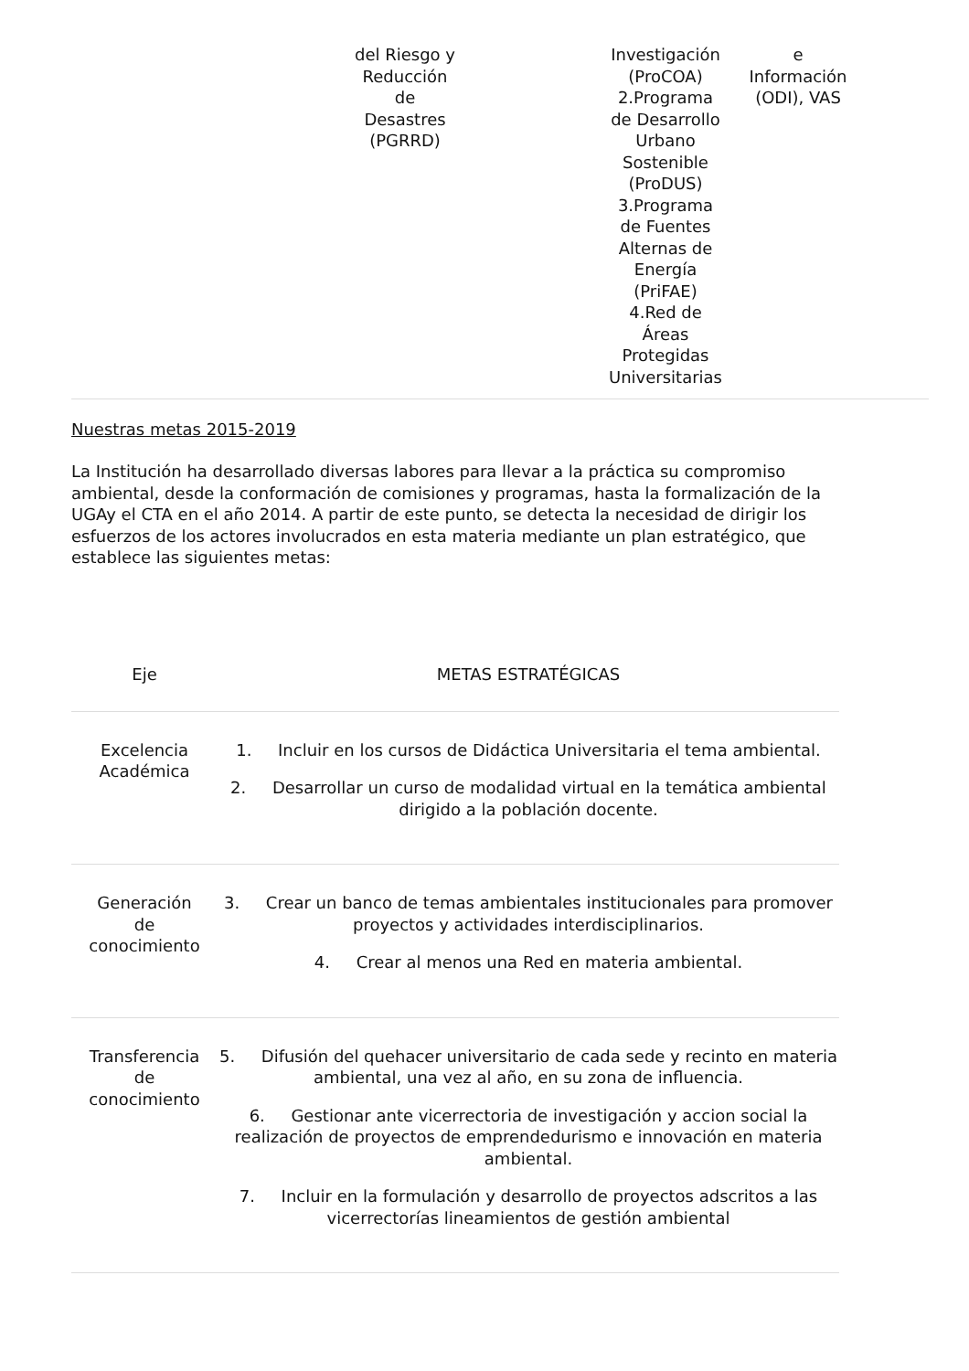| | del Riesgo y Reducción de Desastres (PGRRD) | | Investigación (ProCOA) 2.Programa de Desarrollo Urbano Sostenible (ProDUS) 3.Programa de Fuentes Alternas de Energía (PriFAE) 4.Red de Áreas Protegidas Universitarias | e Información (ODI), VAS | |
Nuestras metas 2015-2019
La Institución ha desarrollado diversas labores para llevar a la práctica su compromiso ambiental, desde la conformación de comisiones y programas, hasta la formalización de la UGAy el CTA en el año 2014. A partir de este punto, se detecta la necesidad de dirigir los esfuerzos de los actores involucrados en esta materia mediante un plan estratégico, que establece las siguientes metas:
| Eje | METAS ESTRATÉGICAS |
| --- | --- |
| Excelencia Académica | 1. Incluir en los cursos de Didáctica Universitaria el tema ambiental. 2. Desarrollar un curso de modalidad virtual en la temática ambiental dirigido a la población docente. |
| Generación de conocimiento | 3. Crear un banco de temas ambientales institucionales para promover proyectos y actividades interdisciplinarios. 4. Crear al menos una Red en materia ambiental. |
| Transferencia de conocimiento | 5. Difusión del quehacer universitario de cada sede y recinto en materia ambiental, una vez al año, en su zona de influencia. 6. Gestionar ante vicerrectoria de investigación y accion social la realización de proyectos de emprendedurismo e innovación en materia ambiental. 7. Incluir en la formulación y desarrollo de proyectos adscritos a las vicerrectorías lineamientos de gestión ambiental |